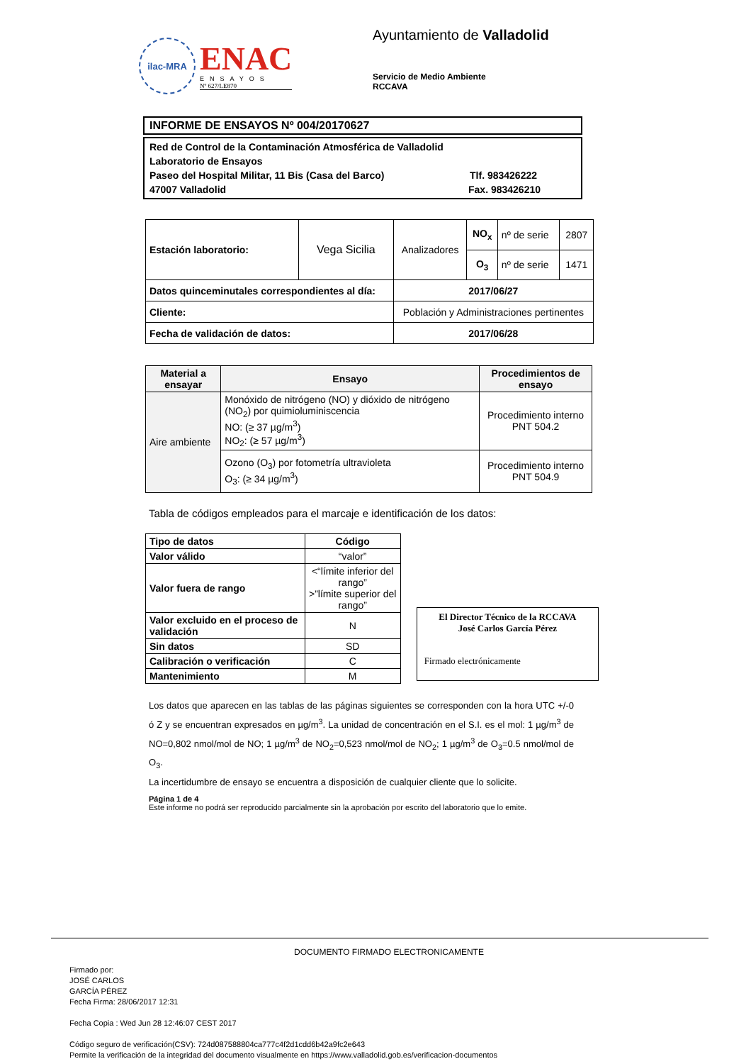ilac-MRA
ENAC
ENSAYOS
Nº 627/LE870
Ayuntamiento de Valladolid
Servicio de Medio Ambiente
RCCAVA
INFORME DE ENSAYOS Nº 004/20170627
Red de Control de la Contaminación Atmosférica de Valladolid
Laboratorio de Ensayos
Paseo del Hospital Militar, 11 Bis (Casa del Barco) Tlf. 983426222
47007 Valladolid Fax. 983426210
| Estación laboratorio: | Vega Sicilia | Analizadores | NO<sub>x</sub> | nº de serie | 2807 |
| | | | O<sub>3</sub> | nº de serie | 1471 |
| Datos quinceminutales correspondientes al día: | | 2017/06/27 | | | |
| Cliente: | | Población y Administraciones pertinentes | | | |
| Fecha de validación de datos: | | 2017/06/28 | | | |
| Material a ensayar | Ensayo | Procedimientos de ensayo |
| --- | --- | --- |
| Aire ambiente | Monóxido de nitrógeno (NO) y dióxido de nitrógeno (NO<sub>2</sub>) por quimioluminiscencia NO: (≥ 37 µg/m<sup>3</sup>) NO<sub>2</sub>: (≥ 57 µg/m<sup>3</sup>) | Procedimiento interno PNT 504.2 |
| | Ozono (O<sub>3</sub>) por fotometría ultravioleta O<sub>3</sub>: (≥ 34 µg/m<sup>3</sup>) | Procedimiento interno PNT 504.9 |
Tabla de códigos empleados para el marcaje e identificación de los datos:
| Tipo de datos | Código |
| --- | --- |
| Valor válido | “valor” |
| Valor fuera de rango | <“límite inferior del rango” >”límite superior del rango” |
| Valor excluido en el proceso de validación | N |
| Sin datos | SD |
| Calibración o verificación | C |
| Mantenimiento | M |
El Director Técnico de la RCCAVA
José Carlos García Pérez
Firmado electrónicamente
Los datos que aparecen en las tablas de las páginas siguientes se corresponden con la hora UTC +/-0 ó Z y se encuentran expresados en µg/m<sup>3</sup>. La unidad de concentración en el S.I. es el mol: 1 µg/m<sup>3</sup> de NO=0,802 nmol/mol de NO; 1 µg/m<sup>3</sup> de NO<sub>2</sub>=0,523 nmol/mol de NO<sub>2</sub>; 1 µg/m<sup>3</sup> de O<sub>3</sub>=0.5 nmol/mol de O<sub>3</sub>.
La incertidumbre de ensayo se encuentra a disposición de cualquier cliente que lo solicite.
Página 1 de 4
Este informe no podrá ser reproducido parcialmente sin la aprobación por escrito del laboratorio que lo emite.
DOCUMENTO FIRMADO ELECTRONICAMENTE
Firmado por:
JOSÉ CARLOS
GARCÍA PÉREZ
Fecha Firma: 28/06/2017 12:31
Fecha Copia : Wed Jun 28 12:46:07 CEST 2017
Código seguro de verificación(CSV): 724d087588804ca777c4f2d1cdd6b42a9fc2e643
Permite la verificación de la integridad del documento visualmente en https://www.valladolid.gob.es/verificacion-documentos